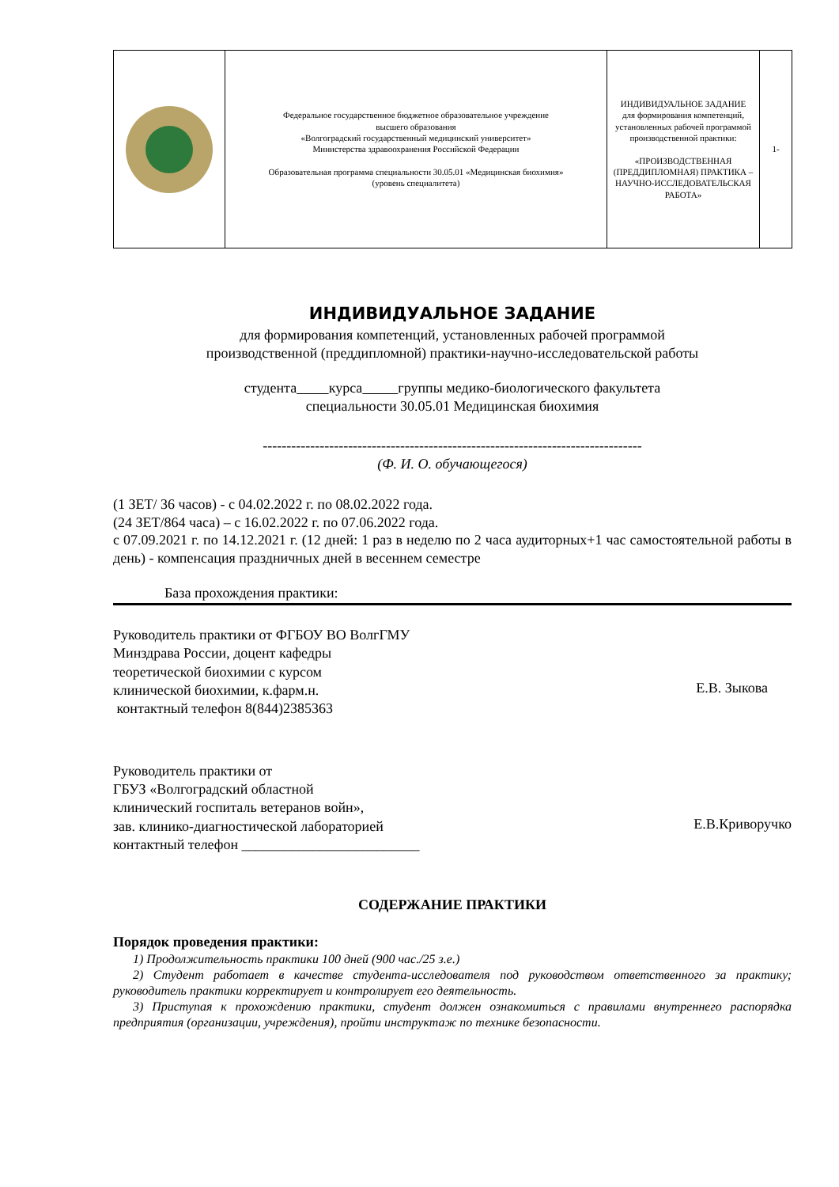| | Федеральное государственное бюджетное образовательное учреждение высшего образования «Волгоградский государственный медицинский университет» Министерства здравоохранения Российской Федерации Образовательная программа специальности 30.05.01 «Медицинская биохимия» (уровень специалитета) | ИНДИВИДУАЛЬНОЕ ЗАДАНИЕ для формирования компетенций, установленных рабочей программой производственной практики: «ПРОИЗВОДСТВЕННАЯ (ПРЕДДИПЛОМНАЯ) ПРАКТИКА – НАУЧНО-ИССЛЕДОВАТЕЛЬСКАЯ РАБОТА» | 1- |
ИНДИВИДУАЛЬНОЕ ЗАДАНИЕ
для формирования компетенций, установленных рабочей программой
производственной (преддипломной) практики-научно-исследовательской работы
студента курса группы медико-биологического факультета
специальности 30.05.01 Медицинская биохимия
--------------------------------------------------------------------------------
(Ф. И. О. обучающегося)
(1 ЗЕТ/ 36 часов) - с 04.02.2022 г. по 08.02.2022 года.
(24 ЗЕТ/864 часа) – с 16.02.2022 г. по 07.06.2022 года.
с 07.09.2021 г. по 14.12.2021 г. (12 дней: 1 раз в неделю по 2 часа аудиторных+1 час самостоятельной работы в день) - компенсация праздничных дней в весеннем семестре
База прохождения практики:
Руководитель практики от ФГБОУ ВО ВолгГМУ
Минздрава России, доцент кафедры
теоретической биохимии с курсом
клинической биохимии, к.фарм.н.
контактный телефон 8(844)2385363
Е.В. Зыкова
Руководитель практики от
ГБУЗ «Волгоградский областной
клинический госпиталь ветеранов войн»,
зав. клинико-диагностической лабораторией
контактный телефон _________________________
Е.В.Криворучко
СОДЕРЖАНИЕ ПРАКТИКИ
Порядок проведения практики:
1) Продолжительность практики 100 дней (900 час./25 з.е.)
2) Студент работает в качестве студента-исследователя под руководством ответственного за практику; руководитель практики корректирует и контролирует его деятельность.
3) Приступая к прохождению практики, студент должен ознакомиться с правилами внутреннего распорядка предприятия (организации, учреждения), пройти инструктаж по технике безопасности.